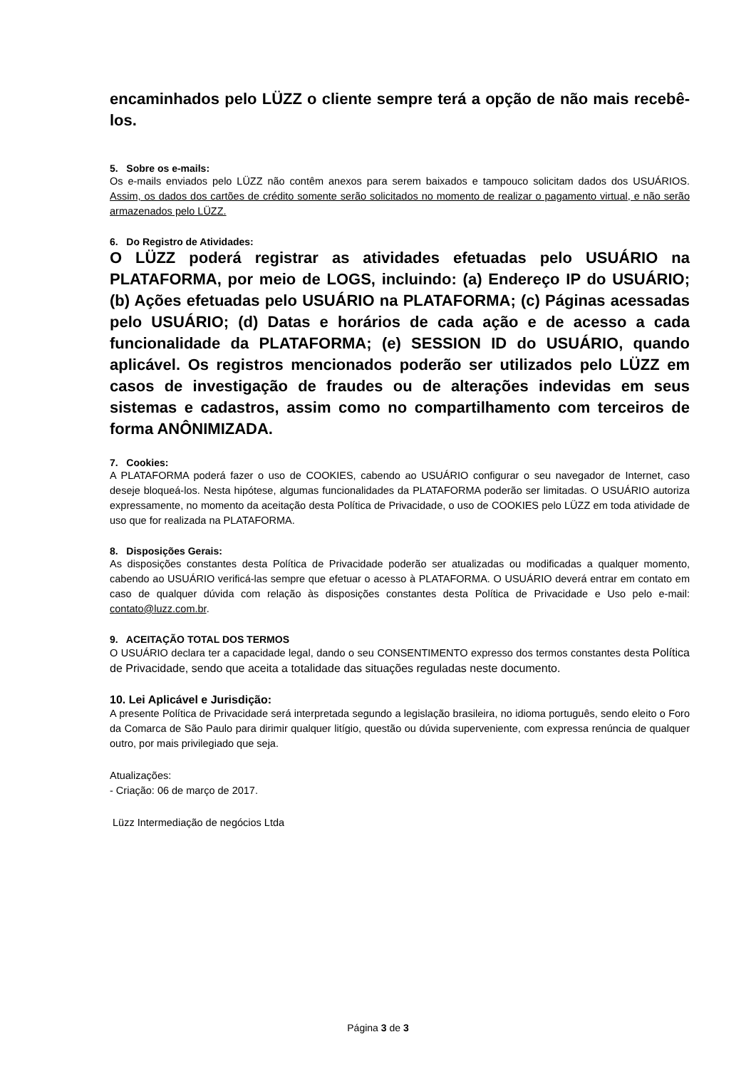encaminhados pelo LÜZZ o cliente sempre terá a opção de não mais recebê-los.
5. Sobre os e-mails:
Os e-mails enviados pelo LÜZZ não contêm anexos para serem baixados e tampouco solicitam dados dos USUÁRIOS. Assim, os dados dos cartões de crédito somente serão solicitados no momento de realizar o pagamento virtual, e não serão armazenados pelo LÜZZ.
6. Do Registro de Atividades:
O LÜZZ poderá registrar as atividades efetuadas pelo USUÁRIO na PLATAFORMA, por meio de LOGS, incluindo: (a) Endereço IP do USUÁRIO; (b) Ações efetuadas pelo USUÁRIO na PLATAFORMA; (c) Páginas acessadas pelo USUÁRIO; (d) Datas e horários de cada ação e de acesso a cada funcionalidade da PLATAFORMA; (e) SESSION ID do USUÁRIO, quando aplicável. Os registros mencionados poderão ser utilizados pelo LÜZZ em casos de investigação de fraudes ou de alterações indevidas em seus sistemas e cadastros, assim como no compartilhamento com terceiros de forma ANÔNIMIZADA.
7. Cookies:
A PLATAFORMA poderá fazer o uso de COOKIES, cabendo ao USUÁRIO configurar o seu navegador de Internet, caso deseje bloqueá-los. Nesta hipótese, algumas funcionalidades da PLATAFORMA poderão ser limitadas. O USUÁRIO autoriza expressamente, no momento da aceitação desta Política de Privacidade, o uso de COOKIES pelo LÜZZ em toda atividade de uso que for realizada na PLATAFORMA.
8. Disposições Gerais:
As disposições constantes desta Política de Privacidade poderão ser atualizadas ou modificadas a qualquer momento, cabendo ao USUÁRIO verificá-las sempre que efetuar o acesso à PLATAFORMA. O USUÁRIO deverá entrar em contato em caso de qualquer dúvida com relação às disposições constantes desta Política de Privacidade e Uso pelo e-mail: contato@luzz.com.br.
9. ACEITAÇÃO TOTAL DOS TERMOS
O USUÁRIO declara ter a capacidade legal, dando o seu CONSENTIMENTO expresso dos termos constantes desta Política de Privacidade, sendo que aceita a totalidade das situações reguladas neste documento.
10. Lei Aplicável e Jurisdição:
A presente Política de Privacidade será interpretada segundo a legislação brasileira, no idioma português, sendo eleito o Foro da Comarca de São Paulo para dirimir qualquer litígio, questão ou dúvida superveniente, com expressa renúncia de qualquer outro, por mais privilegiado que seja.
Atualizações:
- Criação: 06 de março de 2017.
Lüzz Intermediação de negócios Ltda
Página 3 de 3